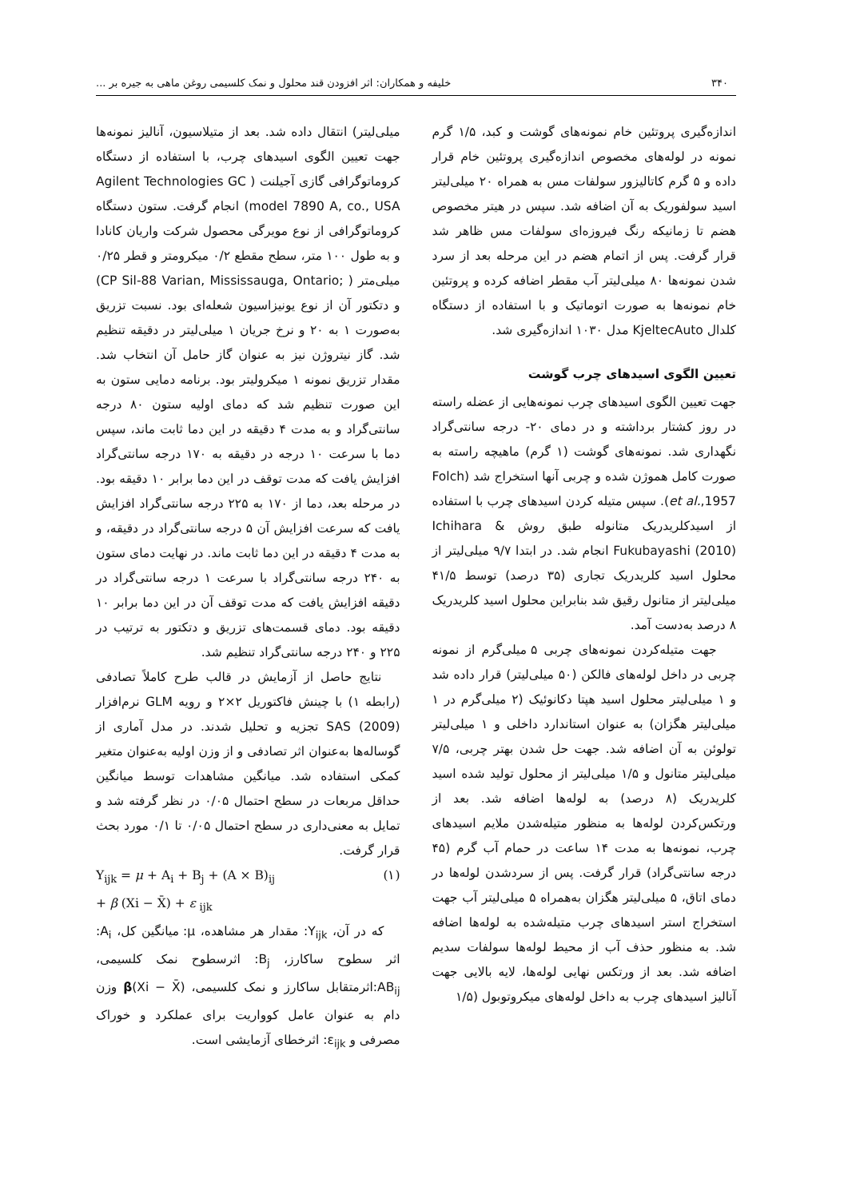۳۴۰ خلیفه و همکاران: اثر افزودن قند محلول و نمک کلسیمی روغن ماهی به جیره بر ...
اندازه‌گیری پروتئین خام نمونه‌های گوشت و کبد، ۱/۵ گرم نمونه در لوله‌های مخصوص اندازه‌گیری پروتئین خام قرار داده و ۵ گرم کاتالیزور سولفات مس به همراه ۲۰ میلی‌لیتر اسید سولفوریک به آن اضافه شد. سپس در هیتر مخصوص هضم تا زمانیکه رنگ فیروزه‌ای سولفات مس ظاهر شد قرار گرفت. پس از اتمام هضم در این مرحله بعد از سرد شدن نمونه‌ها ۸۰ میلی‌لیتر آب مقطر اضافه کرده و پروتئین خام نمونه‌ها به صورت اتوماتیک و با استفاده از دستگاه کلدال KjeltecAuto مدل ۱۰۳۰ اندازه‌گیری شد.
تعیین الگوی اسیدهای چرب گوشت
جهت تعیین الگوی اسیدهای چرب نمونه‌هایی از عضله راسته در روز کشتار برداشته و در دمای ۲۰- درجه سانتی‌گراد نگهداری شد. نمونه‌های گوشت (۱ گرم) ماهیچه راسته به صورت کامل هموژن شده و چربی آنها استخراج شد (Folch et al.,1957). سپس متیله کردن اسیدهای چرب با استفاده از اسیدکلریدریک متانوله طبق روش Ichihara & Fukubayashi (2010) انجام شد. در ابتدا ۹/۷ میلی‌لیتر از محلول اسید کلریدریک تجاری (۳۵ درصد) توسط ۴۱/۵ میلی‌لیتر از متانول رقیق شد بنابراین محلول اسید کلریدریک ۸ درصد به‌دست آمد.
جهت متیله‌کردن نمونه‌های چربی ۵ میلی‌گرم از نمونه چربی در داخل لوله‌های فالکن (۵۰ میلی‌لیتر) قرار داده شد و ۱ میلی‌لیتر محلول اسید هپتا دکانوئیک (۲ میلی‌گرم در ۱ میلی‌لیتر هگزان) به عنوان استاندارد داخلی و ۱ میلی‌لیتر تولوئن به آن اضافه شد. جهت حل شدن بهتر چربی، ۷/۵ میلی‌لیتر متانول و ۱/۵ میلی‌لیتر از محلول تولید شده اسید کلریدریک (۸ درصد) به لوله‌ها اضافه شد. بعد از ورتکس‌کردن لوله‌ها به منظور متیله‌شدن ملایم اسیدهای چرب، نمونه‌ها به مدت ۱۴ ساعت در حمام آب گرم (۴۵ درجه سانتی‌گراد) قرار گرفت. پس از سردشدن لوله‌ها در دمای اتاق، ۵ میلی‌لیتر هگزان به‌همراه ۵ میلی‌لیتر آب جهت استخراج استر اسیدهای چرب متیله‌شده به لوله‌ها اضافه شد. به منظور حذف آب از محیط لوله‌ها سولفات سدیم اضافه شد. بعد از ورتکس نهایی لوله‌ها، لایه بالایی جهت آنالیز اسیدهای چرب به داخل لوله‌های میکروتوبول (۱/۵
میلی‌لیتر) انتقال داده شد. بعد از متیلاسیون، آنالیز نمونه‌ها جهت تعیین الگوی اسیدهای چرب، با استفاده از دستگاه کروماتوگرافی گازی آجیلنت ( Agilent Technologies GC model 7890 A, co., USA) انجام گرفت. ستون دستگاه کروماتوگرافی از نوع مویرگی محصول شرکت واریان کانادا و به طول ۱۰۰ متر، سطح مقطع ۰/۲ میکرومتر و قطر ۰/۲۵ میلی‌متر ( ;CP Sil-88 Varian, Mississauga, Ontario) و دتکتور آن از نوع یونیزاسیون شعله‌ای بود. نسبت تزریق به‌صورت ۱ به ۲۰ و نرخ جریان ۱ میلی‌لیتر در دقیقه تنظیم شد. گاز نیتروژن نیز به عنوان گاز حامل آن انتخاب شد. مقدار تزریق نمونه ۱ میکرولیتر بود. برنامه دمایی ستون به این صورت تنظیم شد که دمای اولیه ستون ۸۰ درجه سانتی‌گراد و به مدت ۴ دقیقه در این دما ثابت ماند، سپس دما با سرعت ۱۰ درجه در دقیقه به ۱۷۰ درجه سانتی‌گراد افزایش یافت که مدت توقف در این دما برابر ۱۰ دقیقه بود. در مرحله بعد، دما از ۱۷۰ به ۲۲۵ درجه سانتی‌گراد افزایش یافت که سرعت افزایش آن ۵ درجه سانتی‌گراد در دقیقه، و به مدت ۴ دقیقه در این دما ثابت ماند. در نهایت دمای ستون به ۲۴۰ درجه سانتی‌گراد با سرعت ۱ درجه سانتی‌گراد در دقیقه افزایش یافت که مدت توقف آن در این دما برابر ۱۰ دقیقه بود. دمای قسمت‌های تزریق و دتکتور به ترتیب در ۲۲۵ و ۲۴۰ درجه سانتی‌گراد تنظیم شد.
نتایج حاصل از آزمایش در قالب طرح کاملاً تصادفی (رابطه ۱) با چینش فاکتوریل ۲×۲ و رویه GLM نرم‌افزار SAS (2009) تجزیه و تحلیل شدند. در مدل آماری از گوساله‌ها به‌عنوان اثر تصادفی و از وزن اولیه به‌عنوان متغیر کمکی استفاده شد. میانگین مشاهدات توسط میانگین حداقل مربعات در سطح احتمال ۰/۰۵ در نظر گرفته شد و تمایل به معنی‌داری در سطح احتمال ۰/۰۵ تا ۰/۱ مورد بحث قرار گرفت.
Y<sub>ijk</sub> = μ + A<sub>i</sub> + B<sub>j</sub> + (A × B)<sub>ij</sub> (۱)
+ β (Xi − X̄) + ε <sub>ijk</sub>
که در آن، Y<sub>ijk</sub>: مقدار هر مشاهده، μ: میانگین کل، A<sub>i</sub>: اثر سطوح ساکارز، B<sub>j</sub>: اثرسطوح نمک کلسیمی، AB<sub>ij</sub>:اثرمتقابل ساکارز و نمک کلسیمی، β(Xi − X̄) وزن دام به عنوان عامل کوواریت برای عملکرد و خوراک مصرفی و ε<sub>ijk</sub>: اثرخطای آزمایشی است.